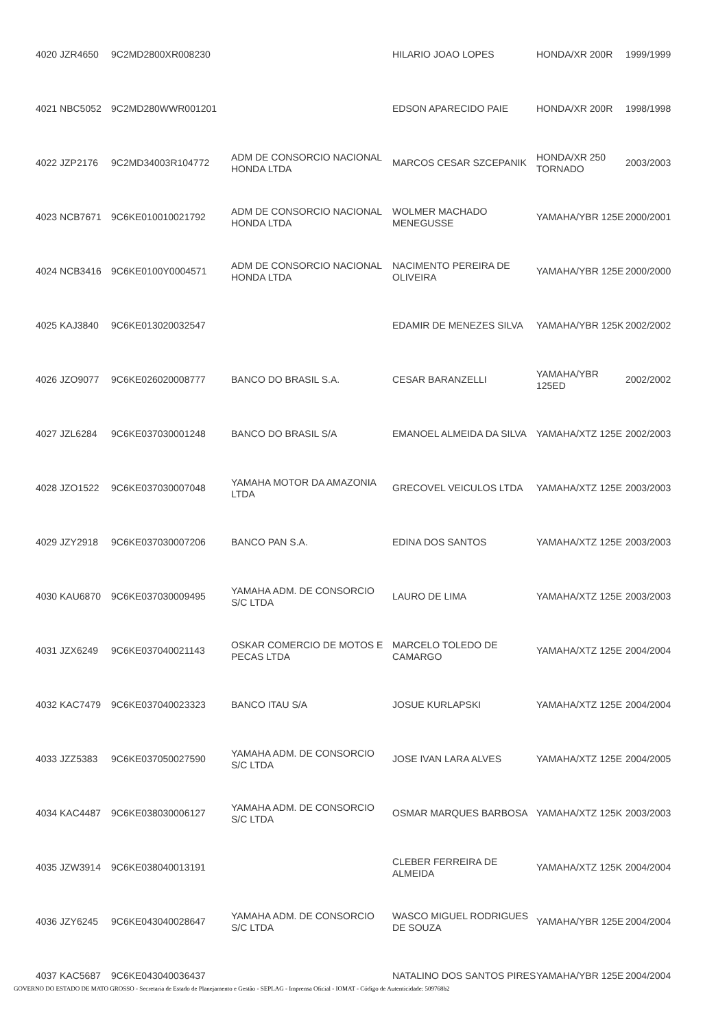| 4020 JZR4650 | 9C2MD2800XR008230 | | HILARIO JOAO LOPES | HONDA/XR 200R | 1999/1999 |
| 4021 NBC5052 | 9C2MD280WWR001201 | | EDSON APARECIDO PAIE | HONDA/XR 200R | 1998/1998 |
| 4022 JZP2176 | 9C2MD34003R104772 | ADM DE CONSORCIO NACIONAL HONDA LTDA | MARCOS CESAR SZCEPANIK | HONDA/XR 250 TORNADO | 2003/2003 |
| 4023 NCB7671 | 9C6KE010010021792 | ADM DE CONSORCIO NACIONAL HONDA LTDA | WOLMER MACHADO MENEGUSSE | YAMAHA/YBR 125E | 2000/2001 |
| 4024 NCB3416 | 9C6KE0100Y0004571 | ADM DE CONSORCIO NACIONAL HONDA LTDA | NACIMENTO PEREIRA DE OLIVEIRA | YAMAHA/YBR 125E | 2000/2000 |
| 4025 KAJ3840 | 9C6KE013020032547 | | EDAMIR DE MENEZES SILVA | YAMAHA/YBR 125K | 2002/2002 |
| 4026 JZO9077 | 9C6KE026020008777 | BANCO DO BRASIL S.A. | CESAR BARANZELLI | YAMAHA/YBR 125ED | 2002/2002 |
| 4027 JZL6284 | 9C6KE037030001248 | BANCO DO BRASIL S/A | EMANOEL ALMEIDA DA SILVA | YAMAHA/XTZ 125E | 2002/2003 |
| 4028 JZO1522 | 9C6KE037030007048 | YAMAHA MOTOR DA AMAZONIA LTDA | GRECOVEL VEICULOS LTDA | YAMAHA/XTZ 125E | 2003/2003 |
| 4029 JZY2918 | 9C6KE037030007206 | BANCO PAN S.A. | EDINA DOS SANTOS | YAMAHA/XTZ 125E | 2003/2003 |
| 4030 KAU6870 | 9C6KE037030009495 | YAMAHA ADM. DE CONSORCIO S/C LTDA | LAURO DE LIMA | YAMAHA/XTZ 125E | 2003/2003 |
| 4031 JZX6249 | 9C6KE037040021143 | OSKAR COMERCIO DE MOTOS E PECAS LTDA | MARCELO TOLEDO DE CAMARGO | YAMAHA/XTZ 125E | 2004/2004 |
| 4032 KAC7479 | 9C6KE037040023323 | BANCO ITAU S/A | JOSUE KURLAPSKI | YAMAHA/XTZ 125E | 2004/2004 |
| 4033 JZZ5383 | 9C6KE037050027590 | YAMAHA ADM. DE CONSORCIO S/C LTDA | JOSE IVAN LARA ALVES | YAMAHA/XTZ 125E | 2004/2005 |
| 4034 KAC4487 | 9C6KE038030006127 | YAMAHA ADM. DE CONSORCIO S/C LTDA | OSMAR MARQUES BARBOSA | YAMAHA/XTZ 125K | 2003/2003 |
| 4035 JZW3914 | 9C6KE038040013191 | | CLEBER FERREIRA DE ALMEIDA | YAMAHA/XTZ 125K | 2004/2004 |
| 4036 JZY6245 | 9C6KE043040028647 | YAMAHA ADM. DE CONSORCIO S/C LTDA | WASCO MIGUEL RODRIGUES DE SOUZA | YAMAHA/YBR 125E | 2004/2004 |
| 4037 KAC5687 | 9C6KE043040036437 | | NATALINO DOS SANTOS PIRES | YAMAHA/YBR 125E | 2004/2004 |
GOVERNO DO ESTADO DE MATO GROSSO - Secretaria de Estado de Planejamento e Gestão - SEPLAG - Imprensa Oficial - IOMAT - Código de Autenticidade: 509768b2